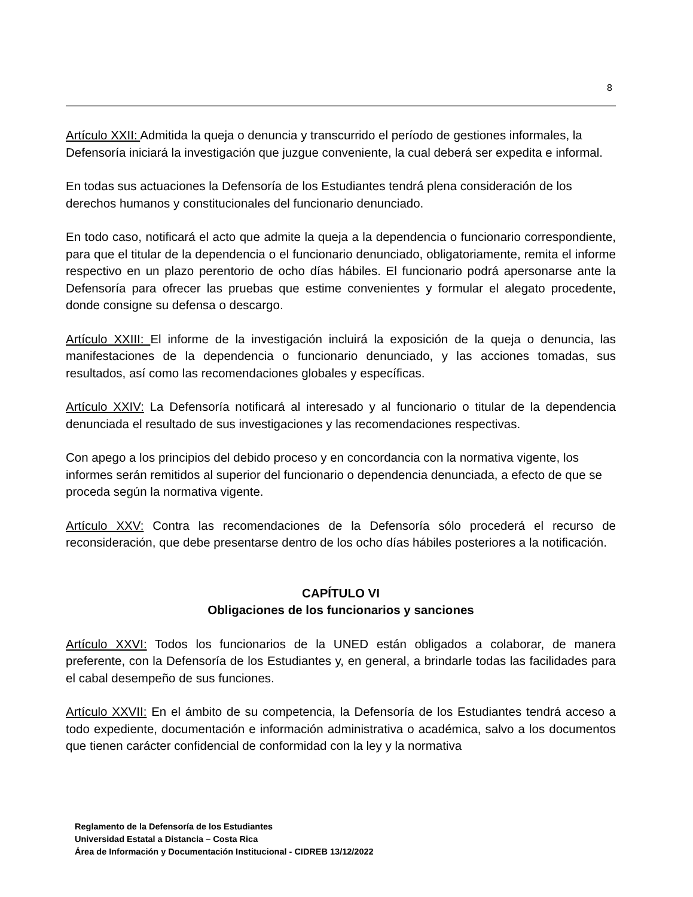8
Artículo XXII: Admitida la queja o denuncia y transcurrido el período de gestiones informales, la Defensoría iniciará la investigación que juzgue conveniente, la cual deberá ser expedita e informal.
En todas sus actuaciones la Defensoría de los Estudiantes tendrá plena consideración de los derechos humanos y constitucionales del funcionario denunciado.
En todo caso, notificará el acto que admite la queja a la dependencia o funcionario correspondiente, para que el titular de la dependencia o el funcionario denunciado, obligatoriamente, remita el informe respectivo en un plazo perentorio de ocho días hábiles. El funcionario podrá apersonarse ante la Defensoría para ofrecer las pruebas que estime convenientes y formular el alegato procedente, donde consigne su defensa o descargo.
Artículo XXIII: El informe de la investigación incluirá la exposición de la queja o denuncia, las manifestaciones de la dependencia o funcionario denunciado, y las acciones tomadas, sus resultados, así como las recomendaciones globales y específicas.
Artículo XXIV: La Defensoría notificará al interesado y al funcionario o titular de la dependencia denunciada el resultado de sus investigaciones y las recomendaciones respectivas.
Con apego a los principios del debido proceso y en concordancia con la normativa vigente, los informes serán remitidos al superior del funcionario o dependencia denunciada, a efecto de que se proceda según la normativa vigente.
Artículo XXV: Contra las recomendaciones de la Defensoría sólo procederá el recurso de reconsideración, que debe presentarse dentro de los ocho días hábiles posteriores a la notificación.
CAPÍTULO VI
Obligaciones de los funcionarios y sanciones
Artículo XXVI: Todos los funcionarios de la UNED están obligados a colaborar, de manera preferente, con la Defensoría de los Estudiantes y, en general, a brindarle todas las facilidades para el cabal desempeño de sus funciones.
Artículo XXVII: En el ámbito de su competencia, la Defensoría de los Estudiantes tendrá acceso a todo expediente, documentación e información administrativa o académica, salvo a los documentos que tienen carácter confidencial de conformidad con la ley y la normativa
Reglamento de la Defensoría de los Estudiantes
Universidad Estatal a Distancia – Costa Rica
Área de Información y Documentación Institucional - CIDREB 13/12/2022